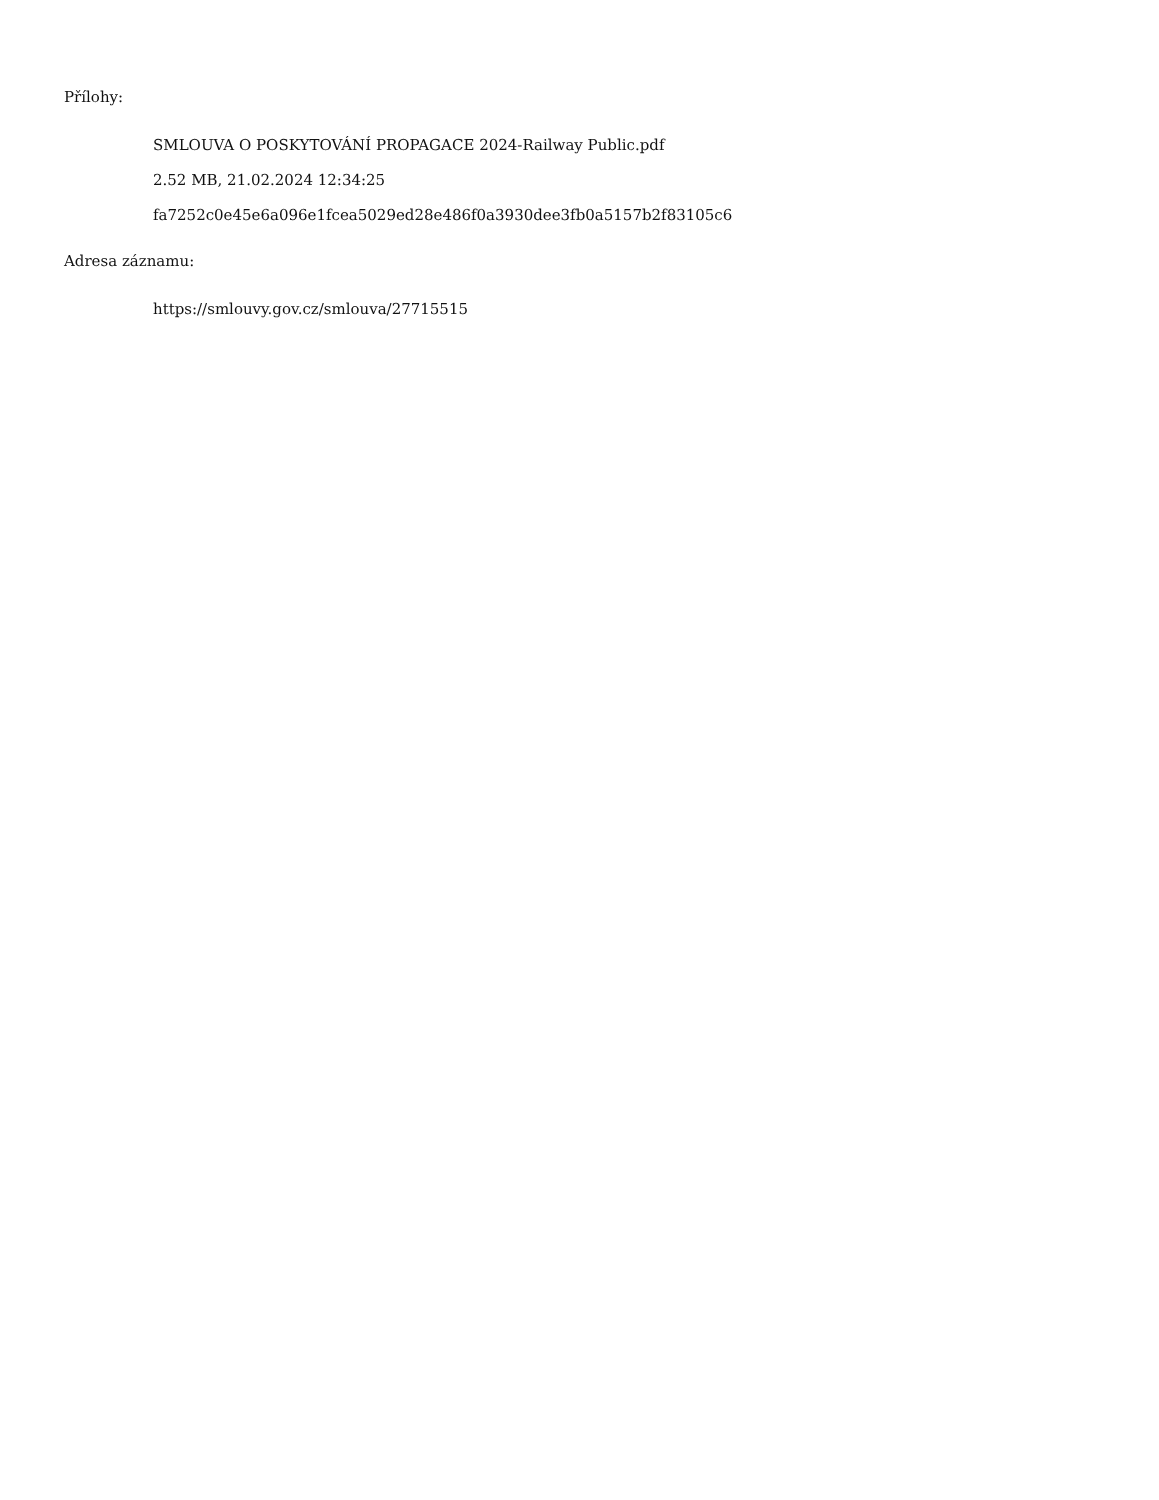Přílohy:
SMLOUVA O POSKYTOVÁNÍ PROPAGACE 2024-Railway Public.pdf
2.52 MB, 21.02.2024 12:34:25
fa7252c0e45e6a096e1fcea5029ed28e486f0a3930dee3fb0a5157b2f83105c6
Adresa záznamu:
https://smlouvy.gov.cz/smlouva/27715515